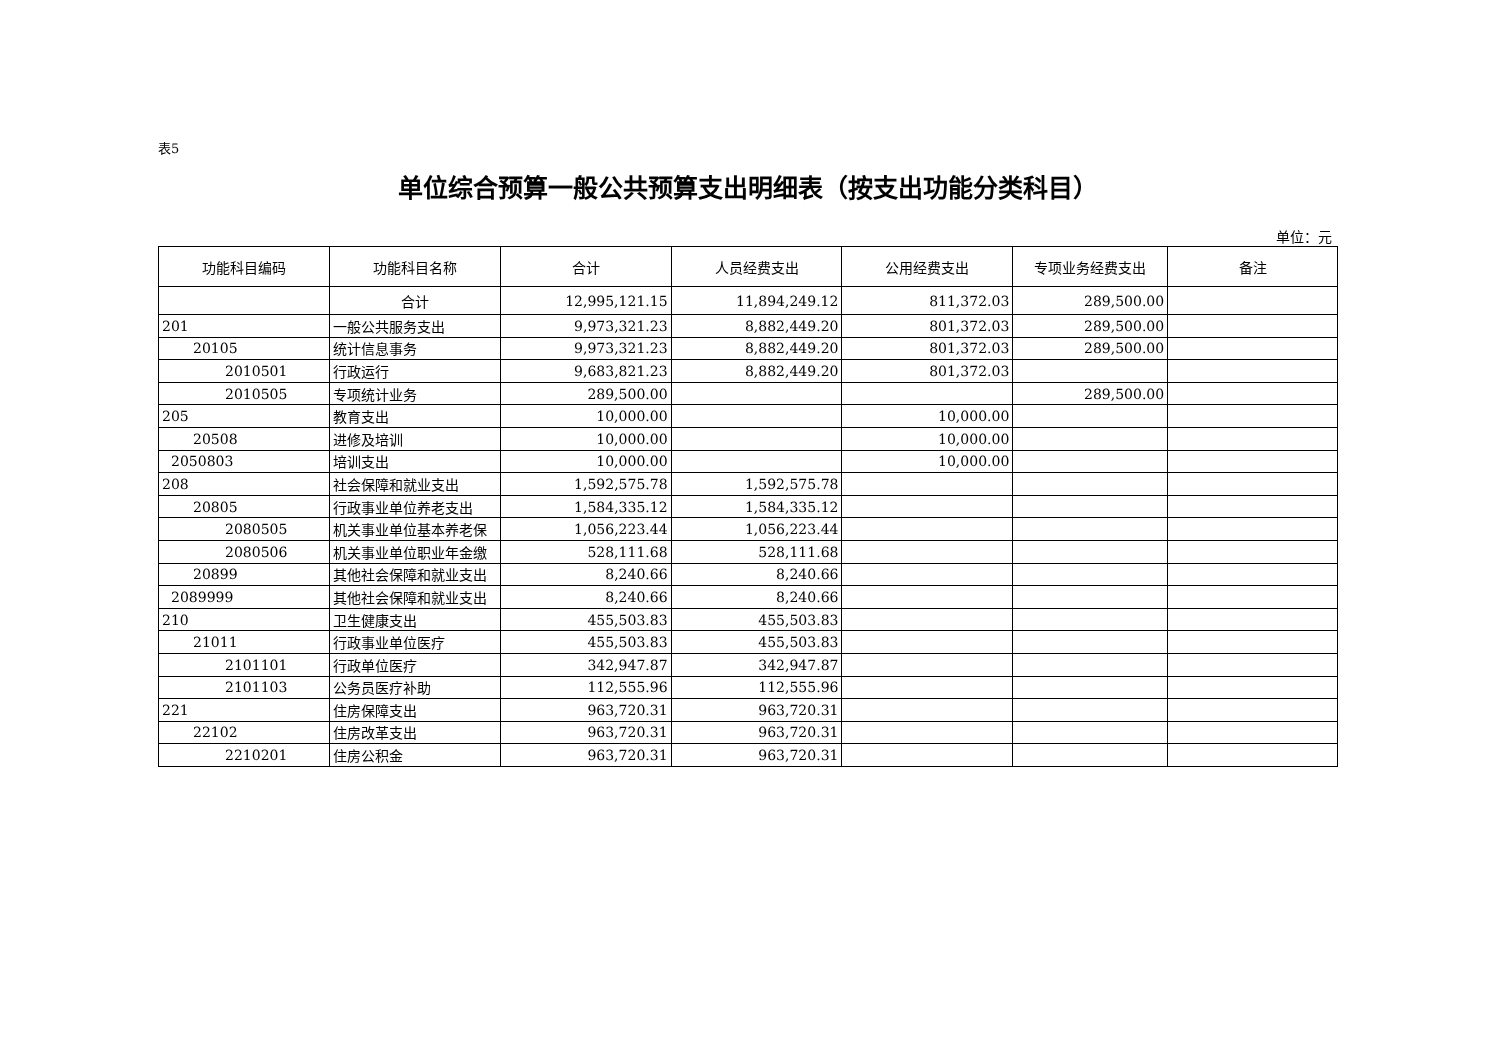表5
单位综合预算一般公共预算支出明细表（按支出功能分类科目）
单位：元
| 功能科目编码 | 功能科目名称 | 合计 | 人员经费支出 | 公用经费支出 | 专项业务经费支出 | 备注 |
| --- | --- | --- | --- | --- | --- | --- |
| | 合计 | 12,995,121.15 | 11,894,249.12 | 811,372.03 | 289,500.00 | |
| 201 | 一般公共服务支出 | 9,973,321.23 | 8,882,449.20 | 801,372.03 | 289,500.00 | |
| 20105 | 统计信息事务 | 9,973,321.23 | 8,882,449.20 | 801,372.03 | 289,500.00 | |
| 2010501 | 行政运行 | 9,683,821.23 | 8,882,449.20 | 801,372.03 | | |
| 2010505 | 专项统计业务 | 289,500.00 | | | 289,500.00 | |
| 205 | 教育支出 | 10,000.00 | | 10,000.00 | | |
| 20508 | 进修及培训 | 10,000.00 | | 10,000.00 | | |
| 2050803 | 培训支出 | 10,000.00 | | 10,000.00 | | |
| 208 | 社会保障和就业支出 | 1,592,575.78 | 1,592,575.78 | | | |
| 20805 | 行政事业单位养老支出 | 1,584,335.12 | 1,584,335.12 | | | |
| 2080505 | 机关事业单位基本养老保 | 1,056,223.44 | 1,056,223.44 | | | |
| 2080506 | 机关事业单位职业年金缴 | 528,111.68 | 528,111.68 | | | |
| 20899 | 其他社会保障和就业支出 | 8,240.66 | 8,240.66 | | | |
| 2089999 | 其他社会保障和就业支出 | 8,240.66 | 8,240.66 | | | |
| 210 | 卫生健康支出 | 455,503.83 | 455,503.83 | | | |
| 21011 | 行政事业单位医疗 | 455,503.83 | 455,503.83 | | | |
| 2101101 | 行政单位医疗 | 342,947.87 | 342,947.87 | | | |
| 2101103 | 公务员医疗补助 | 112,555.96 | 112,555.96 | | | |
| 221 | 住房保障支出 | 963,720.31 | 963,720.31 | | | |
| 22102 | 住房改革支出 | 963,720.31 | 963,720.31 | | | |
| 2210201 | 住房公积金 | 963,720.31 | 963,720.31 | | | |